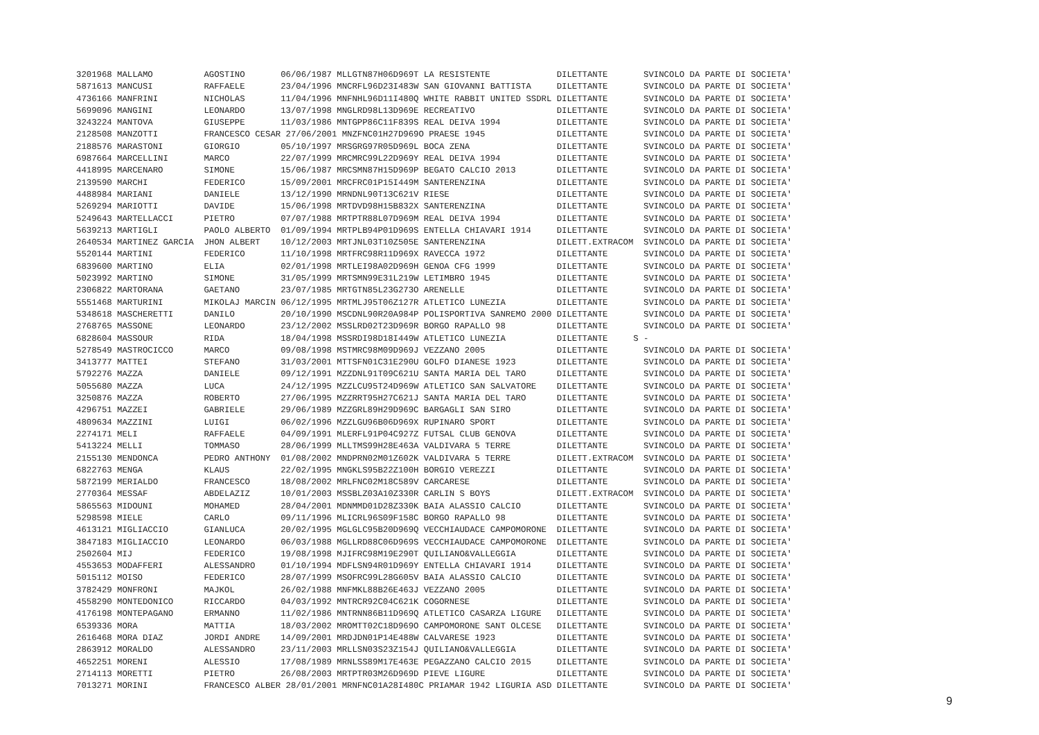3201968 MALLAMO          AGOSTINO       06/06/1987 MLLGTN87H06D969T LA RESISTENTE             DILETTANTE       SVINCOLO DA PARTE DI SOCIETA'
5871613 MANCUSI          RAFFAELE       23/04/1996 MNCRFL96D23I483W SAN GIOVANNI BATTISTA     DILETTANTE       SVINCOLO DA PARTE DI SOCIETA'
4736166 MANFRINI         NICHOLAS       11/04/1996 MNFNHL96D11I480Q WHITE RABBIT UNITED SSDRL DILETTANTE       SVINCOLO DA PARTE DI SOCIETA'
5699096 MANGINI          LEONARDO       13/07/1998 MNGLRD98L13D969E RECREATIVO                DILETTANTE       SVINCOLO DA PARTE DI SOCIETA'
3243224 MANTOVA          GIUSEPPE       11/03/1986 MNTGPP86C11F839S REAL DEIVA 1994           DILETTANTE       SVINCOLO DA PARTE DI SOCIETA'
2128508 MANZOTTI         FRANCESCO CESAR 27/06/2001 MNZFNC01H27D969O PRAESE 1945              DILETTANTE       SVINCOLO DA PARTE DI SOCIETA'
2188576 MARASTONI        GIORGIO        05/10/1997 MRSGRG97R05D969L BOCA ZENA                 DILETTANTE       SVINCOLO DA PARTE DI SOCIETA'
6987664 MARCELLINI       MARCO          22/07/1999 MRCMRC99L22D969Y REAL DEIVA 1994           DILETTANTE       SVINCOLO DA PARTE DI SOCIETA'
4418995 MARCENARO        SIMONE         15/06/1987 MRCSMN87H15D969P BEGATO CALCIO 2013        DILETTANTE       SVINCOLO DA PARTE DI SOCIETA'
2139590 MARCHI           FEDERICO       15/09/2001 MRCFRC01P15I449M SANTERENZINA              DILETTANTE       SVINCOLO DA PARTE DI SOCIETA'
4488984 MARIANI          DANIELE        13/12/1990 MRNDNL90T13C621V RIESE                     DILETTANTE       SVINCOLO DA PARTE DI SOCIETA'
5269294 MARIOTTI         DAVIDE         15/06/1998 MRTDVD98H15B832X SANTERENZINA              DILETTANTE       SVINCOLO DA PARTE DI SOCIETA'
5249643 MARTELLACCI      PIETRO         07/07/1988 MRTPTR88L07D969M REAL DEIVA 1994           DILETTANTE       SVINCOLO DA PARTE DI SOCIETA'
5639213 MARTIGLI         PAOLO ALBERTO  01/09/1994 MRTPLB94P01D969S ENTELLA CHIAVARI 1914     DILETTANTE       SVINCOLO DA PARTE DI SOCIETA'
2640534 MARTINEZ GARCIA  JHON ALBERT    10/12/2003 MRTJNL03T10Z505E SANTERENZINA              DILETT.EXTRACOM  SVINCOLO DA PARTE DI SOCIETA'
5520144 MARTINI          FEDERICO       11/10/1998 MRTFRC98R11D969X RAVECCA 1972              DILETTANTE       SVINCOLO DA PARTE DI SOCIETA'
6839600 MARTINO          ELIA           02/01/1998 MRTLEI98A02D969H GENOA CFG 1999            DILETTANTE       SVINCOLO DA PARTE DI SOCIETA'
5023992 MARTINO          SIMONE         31/05/1999 MRTSMN99E31L219W LETIMBRO 1945             DILETTANTE       SVINCOLO DA PARTE DI SOCIETA'
2306822 MARTORANA        GAETANO        23/07/1985 MRTGTN85L23G273O ARENELLE                  DILETTANTE       SVINCOLO DA PARTE DI SOCIETA'
5551468 MARTURINI        MIKOLAJ MARCIN 06/12/1995 MRTMLJ95T06Z127R ATLETICO LUNEZIA          DILETTANTE       SVINCOLO DA PARTE DI SOCIETA'
5348618 MASCHERETTI      DANILO         20/10/1990 MSCDNL90R20A984P POLISPORTIVA SANREMO 2000 DILETTANTE       SVINCOLO DA PARTE DI SOCIETA'
2768765 MASSONE          LEONARDO       23/12/2002 MSSLRD02T23D969R BORGO RAPALLO 98          DILETTANTE       SVINCOLO DA PARTE DI SOCIETA'
6828604 MASSOUR          RIDA           18/04/1998 MSSRDI98D18I449W ATLETICO LUNEZIA          DILETTANTE     S -
5278549 MASTROCICCO      MARCO          09/08/1998 MSTMRC98M09D969J VEZZANO 2005              DILETTANTE       SVINCOLO DA PARTE DI SOCIETA'
3413777 MATTEI           STEFANO        31/03/2001 MTTSFN01C31E290U GOLFO DIANESE 1923        DILETTANTE       SVINCOLO DA PARTE DI SOCIETA'
5792276 MAZZA            DANIELE        09/12/1991 MZZDNL91T09C621U SANTA MARIA DEL TARO      DILETTANTE       SVINCOLO DA PARTE DI SOCIETA'
5055680 MAZZA            LUCA           24/12/1995 MZZLCU95T24D969W ATLETICO SAN SALVATORE    DILETTANTE       SVINCOLO DA PARTE DI SOCIETA'
3250876 MAZZA            ROBERTO        27/06/1995 MZZRRT95H27C621J SANTA MARIA DEL TARO      DILETTANTE       SVINCOLO DA PARTE DI SOCIETA'
4296751 MAZZEI           GABRIELE       29/06/1989 MZZGRL89H29D969C BARGAGLI SAN SIRO         DILETTANTE       SVINCOLO DA PARTE DI SOCIETA'
4809634 MAZZINI          LUIGI          06/02/1996 MZZLGU96B06D969X RUPINARO SPORT            DILETTANTE       SVINCOLO DA PARTE DI SOCIETA'
2274171 MELI             RAFFAELE       04/09/1991 MLERFL91P04C927Z FUTSAL CLUB GENOVA        DILETTANTE       SVINCOLO DA PARTE DI SOCIETA'
5413224 MELLI            TOMMASO        28/06/1999 MLLTMS99H28E463A VALDIVARA 5 TERRE         DILETTANTE       SVINCOLO DA PARTE DI SOCIETA'
2155130 MENDONCA         PEDRO ANTHONY  01/08/2002 MNDPRN02M01Z602K VALDIVARA 5 TERRE         DILETT.EXTRACOM  SVINCOLO DA PARTE DI SOCIETA'
6822763 MENGA            KLAUS          22/02/1995 MNGKLS95B22Z100H BORGIO VEREZZI            DILETTANTE       SVINCOLO DA PARTE DI SOCIETA'
5872199 MERIALDO         FRANCESCO      18/08/2002 MRLFNC02M18C589V CARCARESE                 DILETTANTE       SVINCOLO DA PARTE DI SOCIETA'
2770364 MESSAF           ABDELAZIZ      10/01/2003 MSSBLZ03A10Z330R CARLIN S BOYS             DILETT.EXTRACOM  SVINCOLO DA PARTE DI SOCIETA'
5865563 MIDOUNI          MOHAMED        28/04/2001 MDNMMD01D28Z330K BAIA ALASSIO CALCIO       DILETTANTE       SVINCOLO DA PARTE DI SOCIETA'
5298598 MIELE            CARLO          09/11/1996 MLICRL96S09F158C BORGO RAPALLO 98          DILETTANTE       SVINCOLO DA PARTE DI SOCIETA'
4613121 MIGLIACCIO       GIANLUCA       20/02/1995 MGLGLC95B20D969Q VECCHIAUDACE CAMPOMORONE  DILETTANTE       SVINCOLO DA PARTE DI SOCIETA'
3847183 MIGLIACCIO       LEONARDO       06/03/1988 MGLLRD88C06D969S VECCHIAUDACE CAMPOMORONE  DILETTANTE       SVINCOLO DA PARTE DI SOCIETA'
2502604 MIJ              FEDERICO       19/08/1998 MJIFRC98M19E290T QUILIANO&VALLEGGIA        DILETTANTE       SVINCOLO DA PARTE DI SOCIETA'
4553653 MODAFFERI        ALESSANDRO     01/10/1994 MDFLSN94R01D969Y ENTELLA CHIAVARI 1914     DILETTANTE       SVINCOLO DA PARTE DI SOCIETA'
5015112 MOISO            FEDERICO       28/07/1999 MSOFRC99L28G605V BAIA ALASSIO CALCIO       DILETTANTE       SVINCOLO DA PARTE DI SOCIETA'
3782429 MONFRONI         MAJKOL         26/02/1988 MNFMKL88B26E463J VEZZANO 2005              DILETTANTE       SVINCOLO DA PARTE DI SOCIETA'
4558290 MONTEDONICO      RICCARDO       04/03/1992 MNTRCR92C04C621K COGORNESE                 DILETTANTE       SVINCOLO DA PARTE DI SOCIETA'
4176198 MONTEPAGANO      ERMANNO        11/02/1986 MNTRNN86B11D969Q ATLETICO CASARZA LIGURE   DILETTANTE       SVINCOLO DA PARTE DI SOCIETA'
6539336 MORA             MATTIA         18/03/2002 MROMTT02C18D969O CAMPOMORONE SANT OLCESE   DILETTANTE       SVINCOLO DA PARTE DI SOCIETA'
2616468 MORA DIAZ        JORDI ANDRE    14/09/2001 MRDJDN01P14E488W CALVARESE 1923            DILETTANTE       SVINCOLO DA PARTE DI SOCIETA'
2863912 MORALDO          ALESSANDRO     23/11/2003 MRLLSN03S23Z154J QUILIANO&VALLEGGIA        DILETTANTE       SVINCOLO DA PARTE DI SOCIETA'
4652251 MORENI           ALESSIO        17/08/1989 MRNLSS89M17E463E PEGAZZANO CALCIO 2015     DILETTANTE       SVINCOLO DA PARTE DI SOCIETA'
2714113 MORETTI          PIETRO         26/08/2003 MRTPTR03M26D969D PIEVE LIGURE              DILETTANTE       SVINCOLO DA PARTE DI SOCIETA'
7013271 MORINI           FRANCESCO ALBER 28/01/2001 MRNFNC01A28I480C PRIAMAR 1942 LIGURIA ASD DILETTANTE       SVINCOLO DA PARTE DI SOCIETA'
9